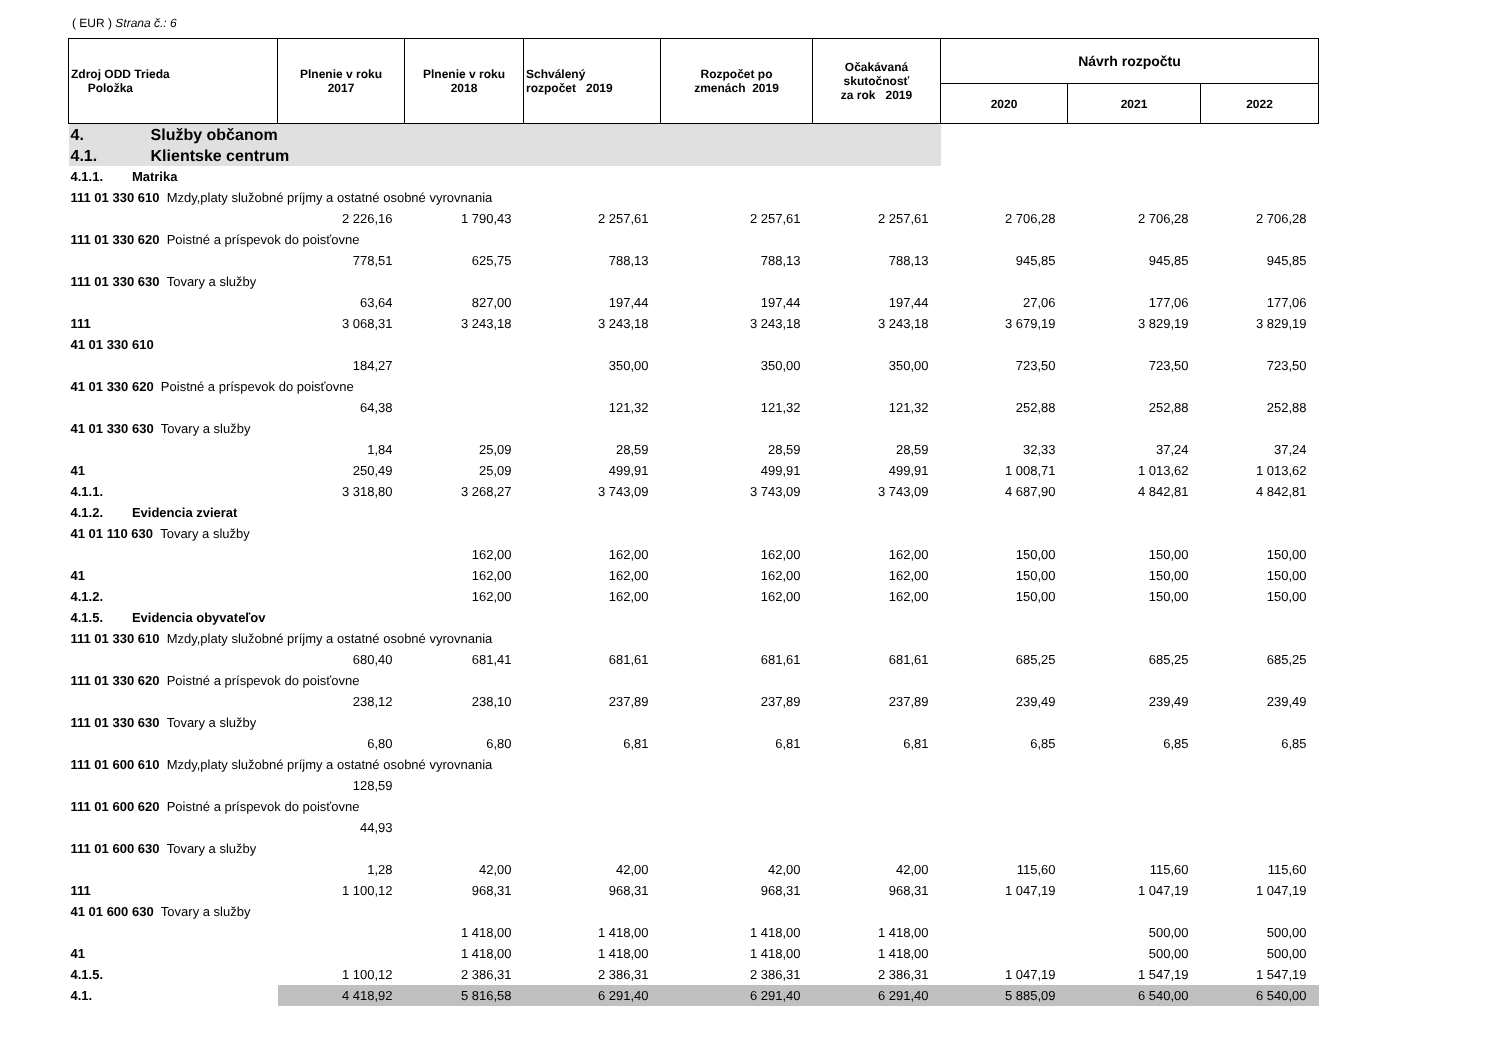( EUR ) Strana č.: 6
| Zdroj ODD Trieda Položka | Plnenie v roku 2017 | Plnenie v roku 2018 | Schválený rozpočet 2019 | Rozpočet po zmenách 2019 | Očakávaná skutočnosť za rok 2019 | Návrh rozpočtu | | |
| --- | --- | --- | --- | --- | --- | --- | --- | --- |
| | | | | | | 2020 | 2021 | 2022 |
| 4. Služby občanom | | | | | | | | |
| 4.1. Klientske centrum | | | | | | | | |
| 4.1.1. Matrika | | | | | | | | |
| 111 01 330 610 Mzdy,platy služobné príjmy a ostatné osobné vyrovnania | | | | | | | | |
| | 2 226,16 | 1 790,43 | 2 257,61 | 2 257,61 | 2 257,61 | 2 706,28 | 2 706,28 | 2 706,28 |
| 111 01 330 620 Poistné a príspevok do poisťovne | | | | | | | | |
| | 778,51 | 625,75 | 788,13 | 788,13 | 788,13 | 945,85 | 945,85 | 945,85 |
| 111 01 330 630 Tovary a služby | | | | | | | | |
| | 63,64 | 827,00 | 197,44 | 197,44 | 197,44 | 27,06 | 177,06 | 177,06 |
| 111 | 3 068,31 | 3 243,18 | 3 243,18 | 3 243,18 | 3 243,18 | 3 679,19 | 3 829,19 | 3 829,19 |
| 41 01 330 610 | | | | | | | | |
| | 184,27 | | 350,00 | 350,00 | 350,00 | 723,50 | 723,50 | 723,50 |
| 41 01 330 620 Poistné a príspevok do poisťovne | | | | | | | | |
| | 64,38 | | 121,32 | 121,32 | 121,32 | 252,88 | 252,88 | 252,88 |
| 41 01 330 630 Tovary a služby | | | | | | | | |
| | 1,84 | 25,09 | 28,59 | 28,59 | 28,59 | 32,33 | 37,24 | 37,24 |
| 41 | 250,49 | 25,09 | 499,91 | 499,91 | 499,91 | 1 008,71 | 1 013,62 | 1 013,62 |
| 4.1.1. | 3 318,80 | 3 268,27 | 3 743,09 | 3 743,09 | 3 743,09 | 4 687,90 | 4 842,81 | 4 842,81 |
| 4.1.2. Evidencia zvierat | | | | | | | | |
| 41 01 110 630 Tovary a služby | | | | | | | | |
| | | 162,00 | 162,00 | 162,00 | 162,00 | 150,00 | 150,00 | 150,00 |
| 41 | | 162,00 | 162,00 | 162,00 | 162,00 | 150,00 | 150,00 | 150,00 |
| 4.1.2. | | 162,00 | 162,00 | 162,00 | 162,00 | 150,00 | 150,00 | 150,00 |
| 4.1.5. Evidencia obyvateľov | | | | | | | | |
| 111 01 330 610 Mzdy,platy služobné príjmy a ostatné osobné vyrovnania | | | | | | | | |
| | 680,40 | 681,41 | 681,61 | 681,61 | 681,61 | 685,25 | 685,25 | 685,25 |
| 111 01 330 620 Poistné a príspevok do poisťovne | | | | | | | | |
| | 238,12 | 238,10 | 237,89 | 237,89 | 237,89 | 239,49 | 239,49 | 239,49 |
| 111 01 330 630 Tovary a služby | | | | | | | | |
| | 6,80 | 6,80 | 6,81 | 6,81 | 6,81 | 6,85 | 6,85 | 6,85 |
| 111 01 600 610 Mzdy,platy služobné príjmy a ostatné osobné vyrovnania | | | | | | | | |
| | 128,59 | | | | | | | |
| 111 01 600 620 Poistné a príspevok do poisťovne | | | | | | | | |
| | 44,93 | | | | | | | |
| 111 01 600 630 Tovary a služby | | | | | | | | |
| | 1,28 | 42,00 | 42,00 | 42,00 | 42,00 | 115,60 | 115,60 | 115,60 |
| 111 | 1 100,12 | 968,31 | 968,31 | 968,31 | 968,31 | 1 047,19 | 1 047,19 | 1 047,19 |
| 41 01 600 630 Tovary a služby | | | | | | | | |
| | | 1 418,00 | 1 418,00 | 1 418,00 | 1 418,00 | | 500,00 | 500,00 |
| 41 | | 1 418,00 | 1 418,00 | 1 418,00 | 1 418,00 | | 500,00 | 500,00 |
| 4.1.5. | 1 100,12 | 2 386,31 | 2 386,31 | 2 386,31 | 2 386,31 | 1 047,19 | 1 547,19 | 1 547,19 |
| 4.1. | 4 418,92 | 5 816,58 | 6 291,40 | 6 291,40 | 6 291,40 | 5 885,09 | 6 540,00 | 6 540,00 |